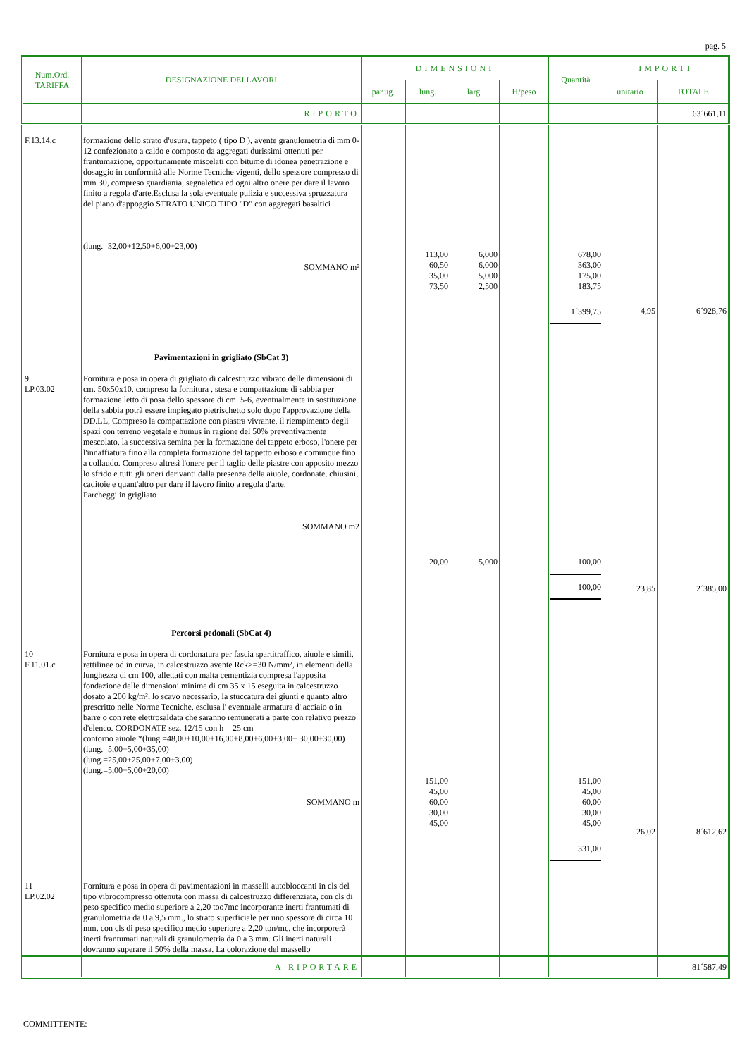pag. 5
| Num.Ord. TARIFFA | DESIGNAZIONE DEI LAVORI | DIMENSIONI | | | | Quantità | IMPORTI | |
| --- | --- | --- | --- | --- | --- | --- | --- | --- |
| | | par.ug. | lung. | larg. | H/peso | | unitario | TOTALE |
| | RIPORTO | | | | | | | 63´661,11 |
| F.13.14.c | formazione dello strato d'usura, tappeto ( tipo D ), avente granulometria di mm 0-12 confezionato a caldo e composto da aggregati durissimi ottenuti per frantumazione, opportunamente miscelati con bitume di idonea penetrazione e dosaggio in conformità alle Norme Tecniche vigenti, dello spessore compresso di mm 30, compreso guardiania, segnaletica ed ogni altro onere per dare il lavoro finito a regola d'arte.Esclusa la sola eventuale pulizia e successiva spruzzatura del piano d'appoggio STRATO UNICO TIPO "D" con aggregati basaltici (lung.=32,00+12,50+6,00+23,00) SOMMANO m² | | 113,00 60,50 35,00 73,50 | 6,000 6,000 5,000 2,500 | | 678,00 363,00 175,00 183,75 1´399,75 | 4,95 | 6´928,76 |
| 9 LP.03.02 | Pavimentazioni in grigliato (SbCat 3) Fornitura e posa in opera di grigliato di calcestruzzo vibrato delle dimensioni di cm. 50x50x10, compreso la fornitura , stesa e compattazione di sabbia per formazione letto di posa dello spessore di cm. 5-6, eventualmente in sostituzione della sabbia potrà essere impiegato pietrischetto solo dopo l'approvazione della DD.LL, Compreso la compattazione con piastra vivrante, il riempimento degli spazi con terreno vegetale e humus in ragione del 50% preventivamente mescolato, la successiva semina per la formazione del tappeto erboso, l'onere per l'innaffiatura fino alla completa formazione del tappetto erboso e comunque fino a collaudo. Compreso altresì l'onere per il taglio delle piastre con apposito mezzo lo sfrido e tutti gli oneri derivanti dalla presenza della aiuole, cordonate, chiusini, caditoie e quant'altro per dare il lavoro finito a regola d'arte. Parcheggi in grigliato SOMMANO m2 | | 20,00 | 5,000 | | 100,00 100,00 | 23,85 | 2´385,00 |
| 10 F.11.01.c | Percorsi pedonali (SbCat 4) Fornitura e posa in opera di cordonatura per fascia spartitraffico, aiuole e simili, rettilinee od in curva, in calcestruzzo avente Rck>=30 N/mm², in elementi della lunghezza di cm 100, allettati con malta cementizia compresa l'apposita fondazione delle dimensioni minime di cm 35 x 15 eseguita in calcestruzzo dosato a 200 kg/m³, lo scavo necessario, la stuccatura dei giunti e quanto altro prescritto nelle Norme Tecniche, esclusa l' eventuale armatura d' acciaio o in barre o con rete elettrosaldata che saranno remunerati a parte con relativo prezzo d'elenco. CORDONATE sez. 12/15 con h = 25 cm contorno aiuole *(lung.=48,00+10,00+16,00+8,00+6,00+3,00+ 30,00+30,00) (lung.=5,00+5,00+35,00) (lung.=25,00+25,00+7,00+3,00) (lung.=5,00+5,00+20,00) SOMMANO m | | 151,00 45,00 60,00 30,00 45,00 | | | 151,00 45,00 60,00 30,00 45,00 331,00 | 26,02 | 8´612,62 |
| 11 LP.02.02 | Fornitura e posa in opera di pavimentazioni in masselli autobloccanti in cls del tipo vibrocompresso ottenuta con massa di calcestruzzo differenziata, con cls di peso specifico medio superiore a 2,20 too7mc incorporante inerti frantumati di granulometria da 0 a 9,5 mm., lo strato superficiale per uno spessore di circa 10 mm. con cls di peso specifico medio superiore a 2,20 ton/mc. che incorporerà inerti frantumati naturali di granulometria da 0 a 3 mm. Gli inerti naturali dovranno superare il 50% della massa. La colorazione del massello | | | | | | | |
| | A RIPORTARE | | | | | | | 81´587,49 |
COMMITTENTE: